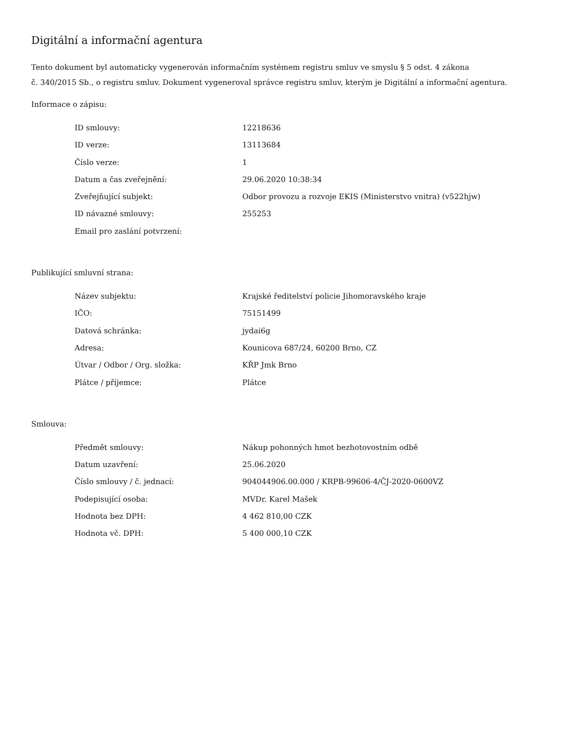Digitální a informační agentura
Tento dokument byl automaticky vygenerován informačním systémem registru smluv ve smyslu § 5 odst. 4 zákona
č. 340/2015 Sb., o registru smluv. Dokument vygeneroval správce registru smluv, kterým je Digitální a informační agentura.
Informace o zápisu:
| ID smlouvy: | 12218636 |
| ID verze: | 13113684 |
| Číslo verze: | 1 |
| Datum a čas zveřejnění: | 29.06.2020 10:38:34 |
| Zveřejňující subjekt: | Odbor provozu a rozvoje EKIS (Ministerstvo vnitra) (v522hjw) |
| ID návazné smlouvy: | 255253 |
| Email pro zaslání potvrzení: | |
Publikující smluvní strana:
| Název subjektu: | Krajské ředitelství policie Jihomoravského kraje |
| IČO: | 75151499 |
| Datová schránka: | jydai6g |
| Adresa: | Kounicova 687/24, 60200 Brno, CZ |
| Útvar / Odbor / Org. složka: | KŘP Jmk Brno |
| Plátce / příjemce: | Plátce |
Smlouva:
| Předmět smlouvy: | Nákup pohonných hmot bezhotovostním odbě |
| Datum uzavření: | 25.06.2020 |
| Číslo smlouvy / č. jednací: | 904044906.00.000 / KRPB-99606-4/ČJ-2020-0600VZ |
| Podepisující osoba: | MVDr. Karel Mašek |
| Hodnota bez DPH: | 4 462 810,00 CZK |
| Hodnota vč. DPH: | 5 400 000,10 CZK |